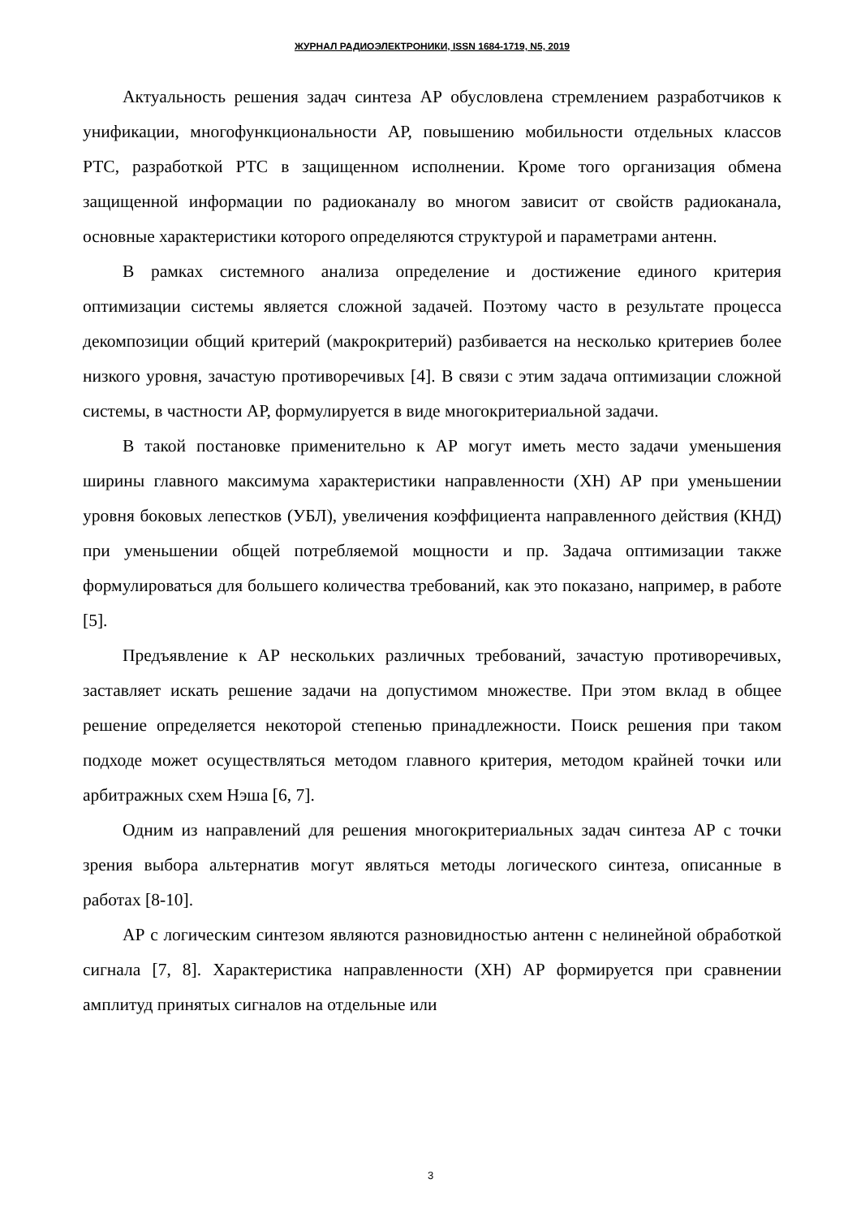ЖУРНАЛ РАДИОЭЛЕКТРОНИКИ, ISSN 1684-1719, N5, 2019
Актуальность решения задач синтеза АР обусловлена стремлением разработчиков к унификации, многофункциональности АР, повышению мобильности отдельных классов РТС, разработкой РТС в защищенном исполнении. Кроме того организация обмена защищенной информации по радиоканалу во многом зависит от свойств радиоканала, основные характеристики которого определяются структурой и параметрами антенн.
В рамках системного анализа определение и достижение единого критерия оптимизации системы является сложной задачей. Поэтому часто в результате процесса декомпозиции общий критерий (макрокритерий) разбивается на несколько критериев более низкого уровня, зачастую противоречивых [4]. В связи с этим задача оптимизации сложной системы, в частности АР, формулируется в виде многокритериальной задачи.
В такой постановке применительно к АР могут иметь место задачи уменьшения ширины главного максимума характеристики направленности (ХН) АР при уменьшении уровня боковых лепестков (УБЛ), увеличения коэффициента направленного действия (КНД) при уменьшении общей потребляемой мощности и пр. Задача оптимизации также формулироваться для большего количества требований, как это показано, например, в работе [5].
Предъявление к АР нескольких различных требований, зачастую противоречивых, заставляет искать решение задачи на допустимом множестве. При этом вклад в общее решение определяется некоторой степенью принадлежности. Поиск решения при таком подходе может осуществляться методом главного критерия, методом крайней точки или арбитражных схем Нэша [6, 7].
Одним из направлений для решения многокритериальных задач синтеза АР с точки зрения выбора альтернатив могут являться методы логического синтеза, описанные в работах [8-10].
АР с логическим синтезом являются разновидностью антенн с нелинейной обработкой сигнала [7, 8]. Характеристика направленности (ХН) АР формируется при сравнении амплитуд принятых сигналов на отдельные или
3